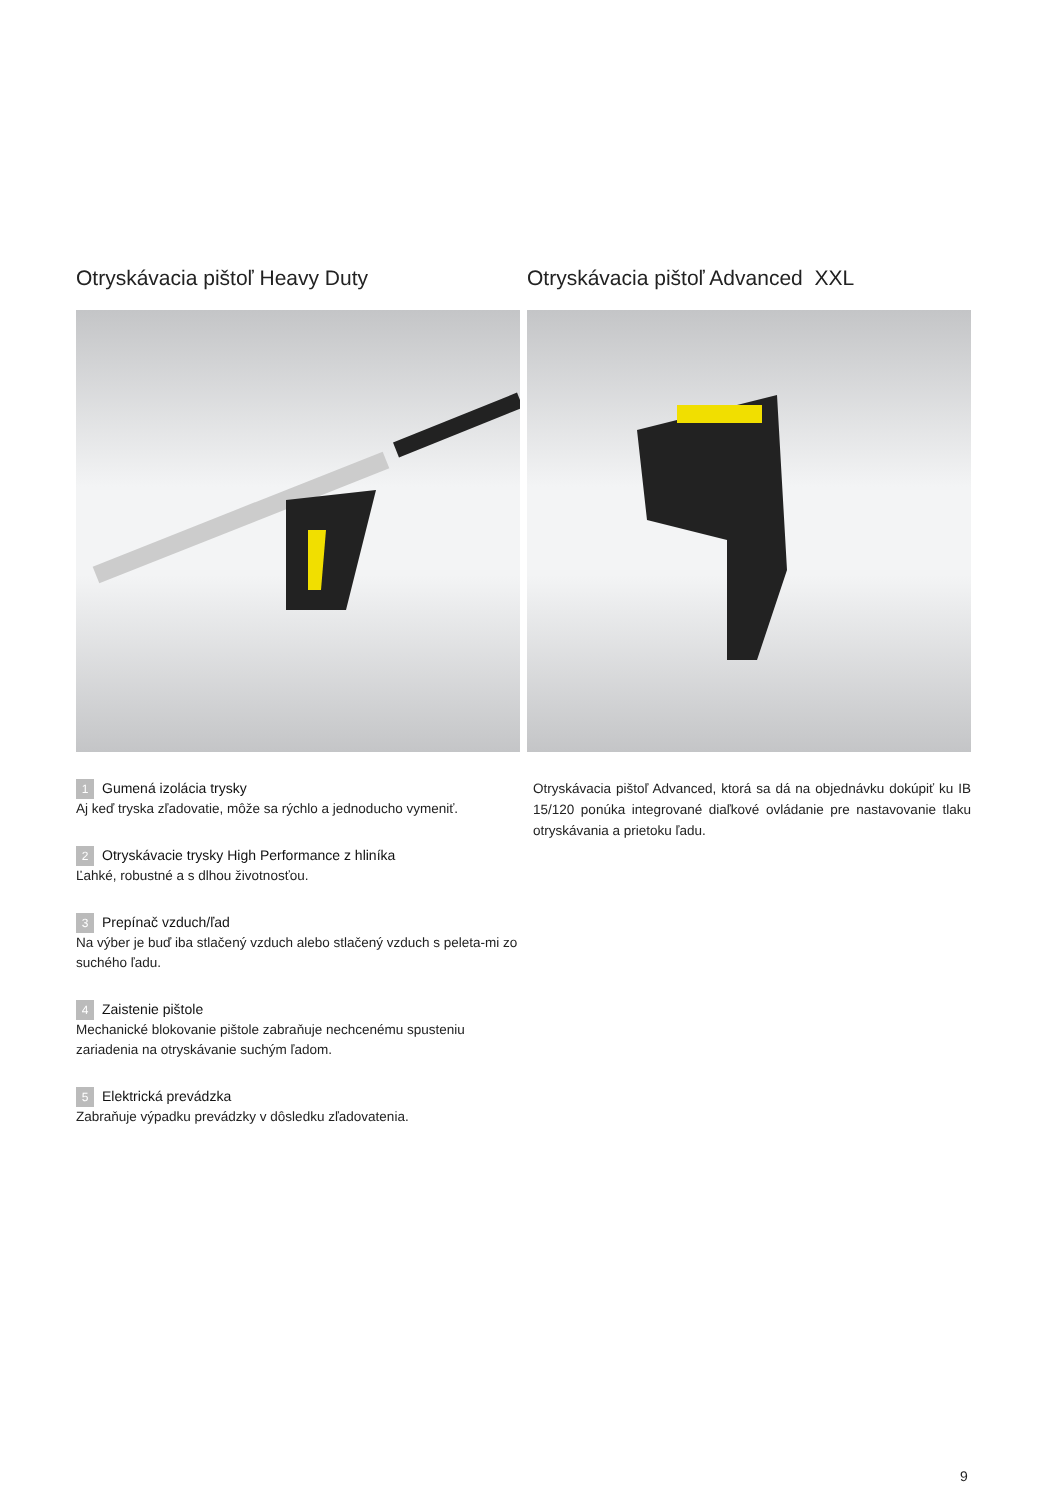Otryskávacia pištoľ Heavy Duty
1 Gumená izolácia trysky
Aj keď tryska zľadovatie, môže sa rýchlo a jednoducho vymeniť.
2 Otryskávacie trysky High Performance z hliníka
Ľahké, robustné a s dlhou životnosťou.
3 Prepínač vzduch/ľad
Na výber je buď iba stlačený vzduch alebo stlačený vzduch s peleta-mi zo suchého ľadu.
4 Zaistenie pištole
Mechanické blokovanie pištole zabraňuje nechcenému spusteniu zariadenia na otryskávanie suchým ľadom.
5 Elektrická prevádzka
Zabraňuje výpadku prevádzky v dôsledku zľadovatenia.
Otryskávacia pištoľ Advanced XXL
Otryskávacia pištoľ Advanced, ktorá sa dá na objednávku dokúpiť ku IB 15/120 ponúka integrované diaľkové ovládanie pre nastavovanie tlaku otryskávania a prietoku ľadu.
9